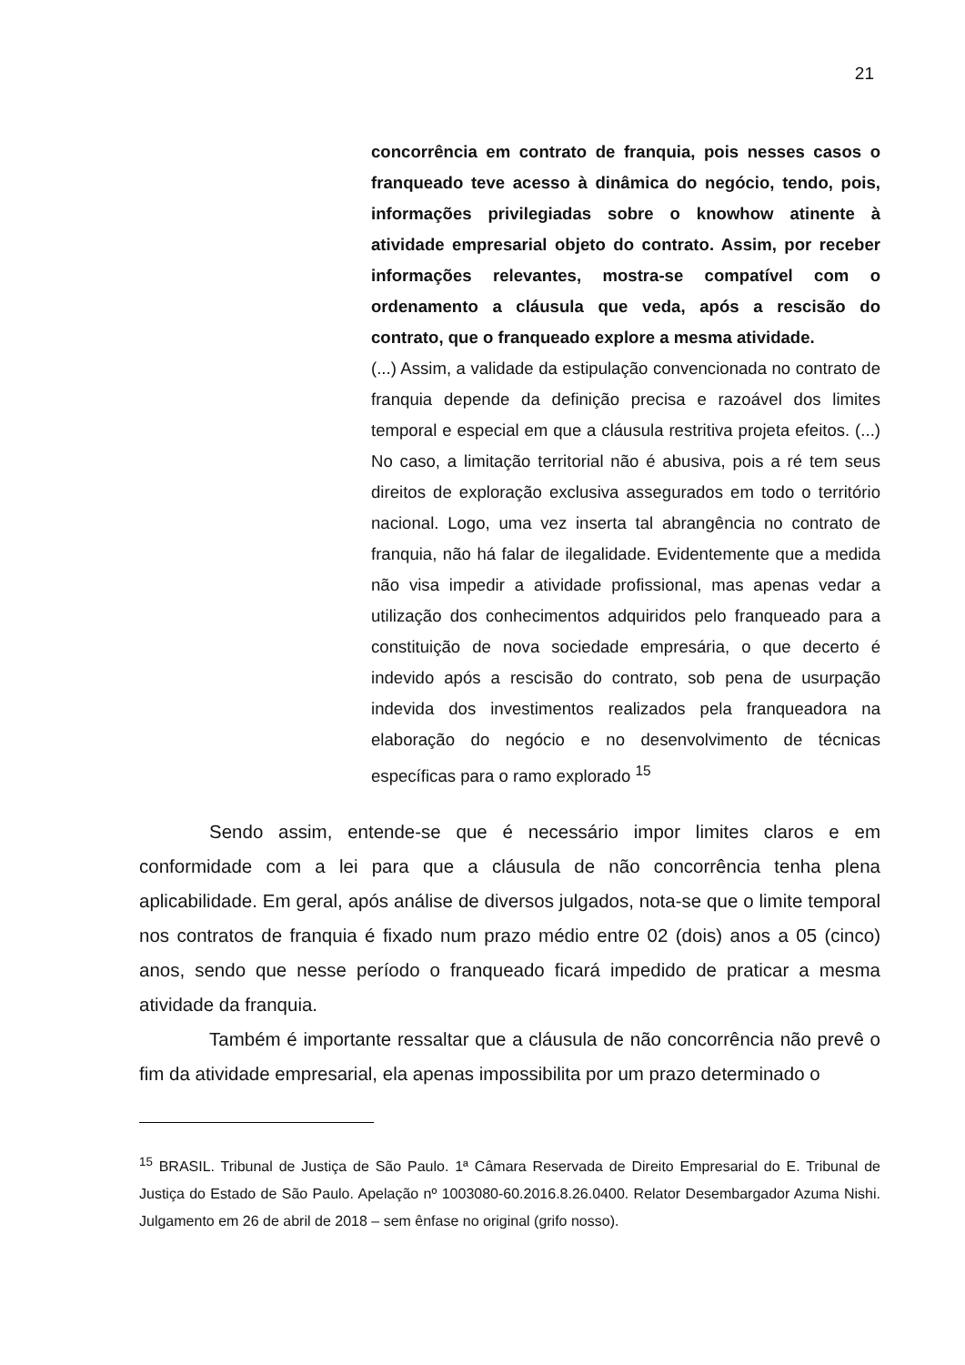21
concorrência em contrato de franquia, pois nesses casos o franqueado teve acesso à dinâmica do negócio, tendo, pois, informações privilegiadas sobre o knowhow atinente à atividade empresarial objeto do contrato. Assim, por receber informações relevantes, mostra-se compatível com o ordenamento a cláusula que veda, após a rescisão do contrato, que o franqueado explore a mesma atividade.
(...) Assim, a validade da estipulação convencionada no contrato de franquia depende da definição precisa e razoável dos limites temporal e especial em que a cláusula restritiva projeta efeitos. (...) No caso, a limitação territorial não é abusiva, pois a ré tem seus direitos de exploração exclusiva assegurados em todo o território nacional. Logo, uma vez inserta tal abrangência no contrato de franquia, não há falar de ilegalidade. Evidentemente que a medida não visa impedir a atividade profissional, mas apenas vedar a utilização dos conhecimentos adquiridos pelo franqueado para a constituição de nova sociedade empresária, o que decerto é indevido após a rescisão do contrato, sob pena de usurpação indevida dos investimentos realizados pela franqueadora na elaboração do negócio e no desenvolvimento de técnicas específicas para o ramo explorado <sup>15</sup>
Sendo assim, entende-se que é necessário impor limites claros e em conformidade com a lei para que a cláusula de não concorrência tenha plena aplicabilidade. Em geral, após análise de diversos julgados, nota-se que o limite temporal nos contratos de franquia é fixado num prazo médio entre 02 (dois) anos a 05 (cinco) anos, sendo que nesse período o franqueado ficará impedido de praticar a mesma atividade da franquia.
Também é importante ressaltar que a cláusula de não concorrência não prevê o fim da atividade empresarial, ela apenas impossibilita por um prazo determinado o
<sup>15</sup> BRASIL. Tribunal de Justiça de São Paulo. 1ª Câmara Reservada de Direito Empresarial do E. Tribunal de Justiça do Estado de São Paulo. Apelação nº 1003080-60.2016.8.26.0400. Relator Desembargador Azuma Nishi. Julgamento em 26 de abril de 2018 – sem ênfase no original (grifo nosso).